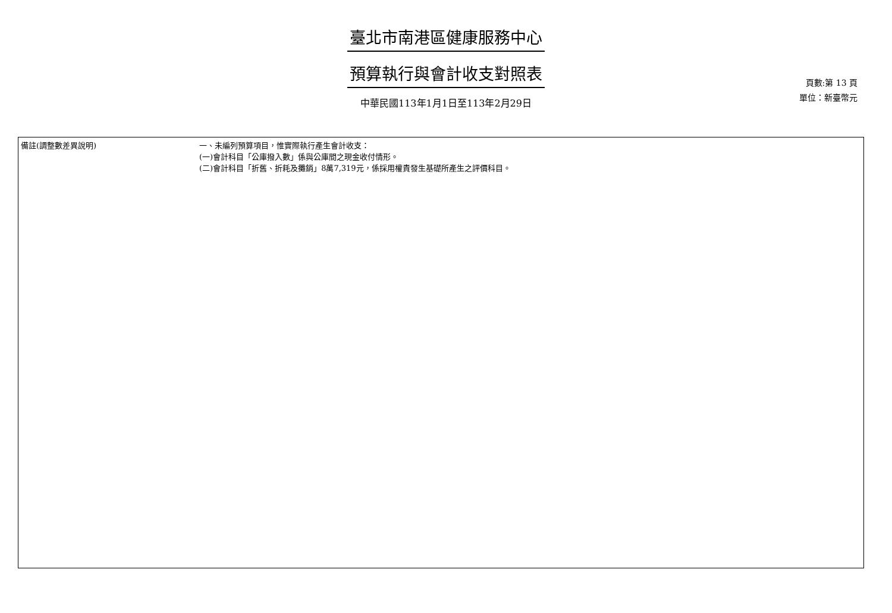臺北市南港區健康服務中心
預算執行與會計收支對照表
中華民國113年1月1日至113年2月29日
頁數:第 13 頁
單位：新臺幣元
| 備註(調整數差異說明) | 一、未編列預算項目，惟實際執行產生會計收支： (一)會計科目「公庫撥入數」係與公庫間之現金收付情形。 (二)會計科目「折舊、折耗及攤銷」8萬7,319元，係採用權責發生基礎所產生之評價科目。 |